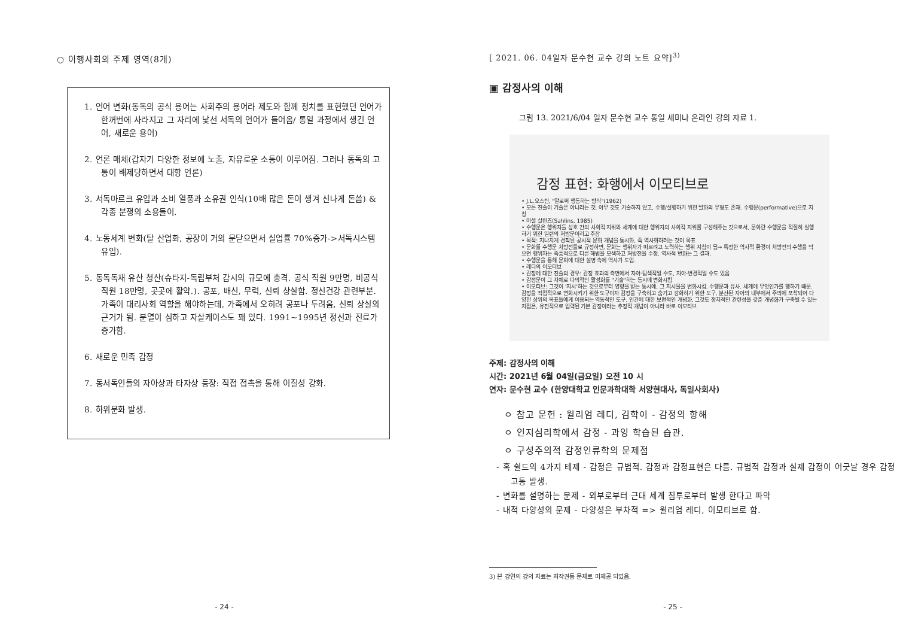○ 이행사회의 주제 영역(8개)
1. 언어 변화(동독의 공식 용어는 사회주의 용어라 제도와 함께 정치를 표현했던 언어가 한꺼번에 사라지고 그 자리에 낯선 서독의 언어가 들어옴/ 통일 과정에서 생긴 언어, 새로운 용어)
2. 언론 매체(갑자기 다양한 정보에 노출, 자유로운 소통이 이루어짐. 그러나 동독의 고통이 배제당하면서 대항 언론)
3. 서독마르크 유입과 소비 열풍과 소유권 인식(10배 많은 돈이 생겨 신나게 돈씀) & 각종 분쟁의 소용돌이.
4. 노동세계 변화(탈 산업화, 공장이 거의 문닫으면서 실업률 70%증가->서독시스템 유입).
5. 동독독재 유산 청산(슈타지-독립부처 감시의 규모에 충격. 공식 직원 9만명, 비공식 직원 18만명, 곳곳에 활약.). 공포, 배신, 무력, 신뢰 상실함. 정신건강 관련부분. 가족이 대리사회 역할을 해야하는데, 가족에서 오히려 공포나 두려움, 신뢰 상실의 근거가 됨. 분열이 심하고 자살케이스도 꽤 있다. 1991~1995년 정신과 진료가 증가함.
6. 새로운 민족 감정
7. 동서독인들의 자아상과 타자상 등장: 직접 접촉을 통해 이질성 강화.
8. 하위문화 발생.
- 24 -
[ 2021. 06. 04일자 문수현 교수 강의 노트 요약]<sup>3)</sup>
▣ 감정사의 이해
그림 13. 2021/6/04 일자 문수현 교수 통일 세미나 온라인 강의 자료 1.
감정 표현: 화행에서 이모티브로
• J.L.오스틴, "말로써 행동하는 방식"(1962)
• 모든 진술이 기술은 아니라는 것. 아무 것도 기술하지 않고, 수행/실행하기 위한 발화의 유형도 존재. 수행문(performative)으로 지칭
• 마셜 살린즈(Sahlins, 1985)
• 수행문은 행위자들 상호 간의 사회적 지위와 세계에 대한 행위자의 사회적 지위를 구성해주는 것으로서, 문화란 수행문을 적절히 실행하기 위한 일련의 처방문이라고 주장
• 목적: 지나치게 경직된 공시적 문화 개념을 통시화, 즉 역사화하려는 것이 목표
• 문화를 수행문 처방전들로 규정하면, 문화는 행위자가 따르려고 노력하는 행위 지침이 됨→ 특정한 역사적 환경이 처방전의 수행을 막으면 행위자는 즉흥적으로 다른 해법을 모색하고 처방전을 수정. 역사적 변화는 그 결과.
• 수행문을 통해 문화에 대한 설명 속에 역사가 도입.
• 레디의 이모티브
• 감정에 대한 진술의 경우: 감정 효과의 측면에서 자아-탐색적일 수도, 자아-변경적일 수도 있음
• 감정문이 그 자체로 다의적인 활성화를 "기술"하는 동시에 변화시킴
• 이모티브: 그것이 '지시'하는 것으로부터 영향을 받는 동시에, 그 지시물을 변화시킴. 수행문과 유사. 세계에 무엇인가를 행하기 때문. 감정을 직접적으로 변화시키기 위한 도구이자 감정을 구축하고 숨기고 강화하기 위한 도구, 분산된 자아의 내부에서 주의에 포착되어 다양한 상위의 목표들에게 이용되는 역동적인 도구. 인간에 대한 보편적인 개념화, 그것도 정치적인 관련성을 갖춘 개념화가 구축될 수 있는 지점은, 유전적으로 입력된 기본 감정이라는 추정적 개념이 아니라 바로 이모티브
주제: 감정사의 이해
시간: 2021년 6월 04일(금요일) 오전 10 시
연자: 문수현 교수 (한양대학교 인문과학대학 서양현대사, 독일사회사)
ㅇ 참고 문헌 : 윌리엄 레디, 김학이 - 감정의 항해
ㅇ 인지심리학에서 감정 - 과잉 학습된 습관.
ㅇ 구성주의적 감정인류학의 문제점
- 혹 쉴드의 4가지 테제 - 감정은 규범적. 감정과 감정표현은 다름. 규범적 감정과 실제 감정이 어긋날 경우 감정 고통 발생.
- 변화를 설명하는 문제 - 외부로부터 근대 세계 침투로부터 발생 한다고 파악
- 내적 다양성의 문제 - 다양성은 부차적 => 윌리엄 레디, 이모티브로 함.
3) 본 강연의 강의 자료는 저작권등 문제로 미제공 되었음.
- 25 -